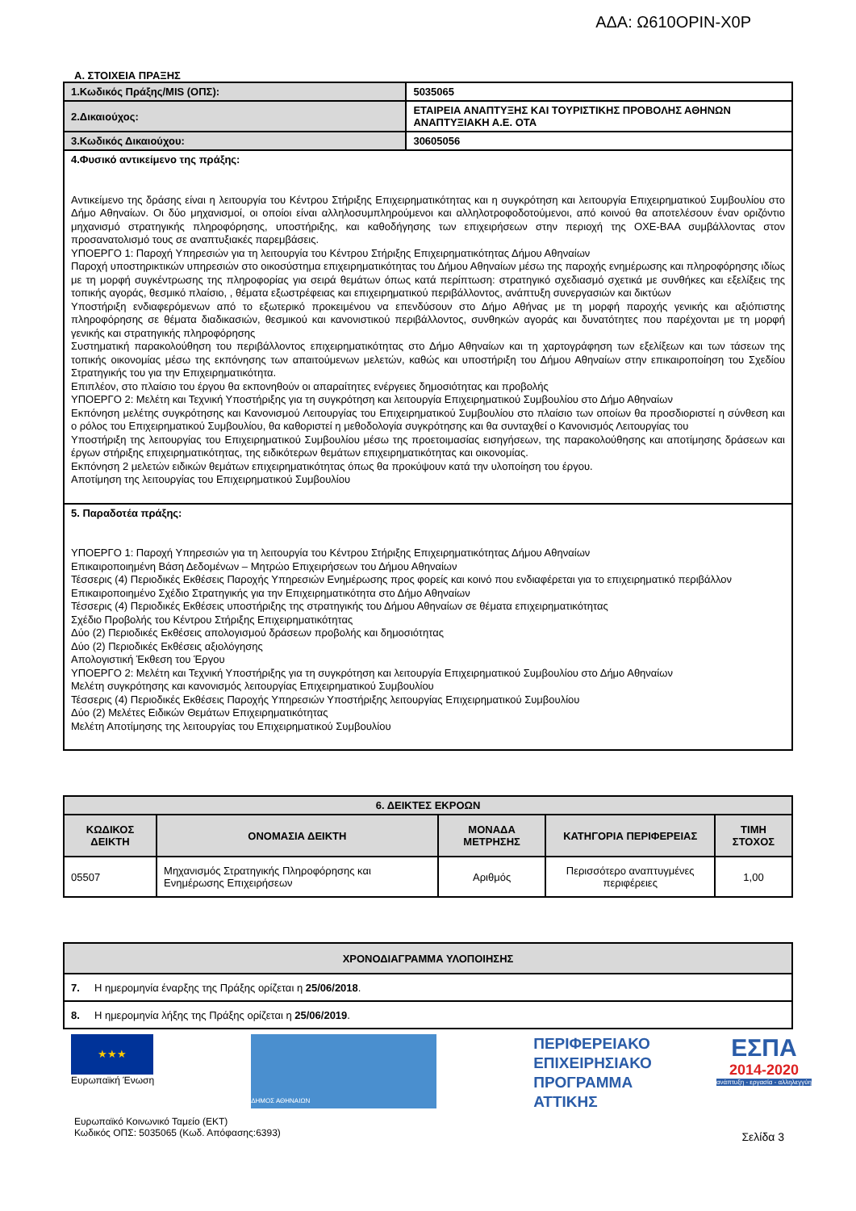ΑΔΑ: Ω610ΟΡΙΝ-Χ0Ρ
Α. ΣΤΟΙΧΕΙΑ ΠΡΑΞΗΣ
| 1.Κωδικός Πράξης/MIS (ΟΠΣ): | 5035065 |
| 2.Δικαιούχος: | ΕΤΑΙΡΕΙΑ ΑΝΑΠΤΥΞΗΣ ΚΑΙ ΤΟΥΡΙΣΤΙΚΗΣ ΠΡΟΒΟΛΗΣ ΑΘΗΝΩΝ ΑΝΑΠΤΥΞΙΑΚΗ Α.Ε. ΟΤΑ |
| 3.Κωδικός Δικαιούχου: | 30605056 |
| 4.Φυσικό αντικείμενο της πράξης: Αντικείμενο της δράσης είναι η λειτουργία του Κέντρου Στήριξης Επιχειρηματικότητας και η συγκρότηση και λειτουργία Επιχειρηματικού Συμβουλίου στο Δήμο Αθηναίων. Οι δύο μηχανισμοί, οι οποίοι είναι αλληλοσυμπληρούμενοι και αλληλοτροφοδοτούμενοι, από κοινού θα αποτελέσουν έναν οριζόντιο μηχανισμό στρατηγικής πληροφόρησης, υποστήριξης, και καθοδήγησης των επιχειρήσεων στην περιοχή της ΟΧΕ-ΒΑΑ συμβάλλοντας στον προσανατολισμό τους σε αναπτυξιακές παρεμβάσεις. ΥΠΟΕΡΓΟ 1: Παροχή Υπηρεσιών για τη λειτουργία του Κέντρου Στήριξης Επιχειρηματικότητας Δήμου Αθηναίων Παροχή υποστηρικτικών υπηρεσιών στο οικοσύστημα επιχειρηματικότητας του Δήμου Αθηναίων μέσω της παροχής ενημέρωσης και πληροφόρησης ιδίως με τη μορφή συγκέντρωσης της πληροφορίας για σειρά θεμάτων όπως κατά περίπτωση: στρατηγικό σχεδιασμό σχετικά με συνθήκες και εξελίξεις της τοπικής αγοράς, θεσμικό πλαίσιο, , θέματα εξωστρέφειας και επιχειρηματικού περιβάλλοντος, ανάπτυξη συνεργασιών και δικτύων Υποστήριξη ενδιαφερόμενων από το εξωτερικό προκειμένου να επενδύσουν στο Δήμο Αθήνας με τη μορφή παροχής γενικής και αξιόπιστης πληροφόρησης σε θέματα διαδικασιών, θεσμικού και κανονιστικού περιβάλλοντος, συνθηκών αγοράς και δυνατότητες που παρέχονται με τη μορφή γενικής και στρατηγικής πληροφόρησης Συστηματική παρακολούθηση του περιβάλλοντος επιχειρηματικότητας στο Δήμο Αθηναίων και τη χαρτογράφηση των εξελίξεων και των τάσεων της τοπικής οικονομίας μέσω της εκπόνησης των απαιτούμενων μελετών, καθώς και υποστήριξη του Δήμου Αθηναίων στην επικαιροποίηση του Σχεδίου Στρατηγικής του για την Επιχειρηματικότητα. Επιπλέον, στο πλαίσιο του έργου θα εκπονηθούν οι απαραίτητες ενέργειες δημοσιότητας και προβολής ΥΠΟΕΡΓΟ 2: Μελέτη και Τεχνική Υποστήριξης για τη συγκρότηση και λειτουργία Επιχειρηματικού Συμβουλίου στο Δήμο Αθηναίων Εκπόνηση μελέτης συγκρότησης και Κανονισμού Λειτουργίας του Επιχειρηματικού Συμβουλίου στο πλαίσιο των οποίων θα προσδιοριστεί η σύνθεση και ο ρόλος του Επιχειρηματικού Συμβουλίου, θα καθοριστεί η μεθοδολογία συγκρότησης και θα συνταχθεί ο Κανονισμός Λειτουργίας του Υποστήριξη της λειτουργίας του Επιχειρηματικού Συμβουλίου μέσω της προετοιμασίας εισηγήσεων, της παρακολούθησης και αποτίμησης δράσεων και έργων στήριξης επιχειρηματικότητας, της ειδικότερων θεμάτων επιχειρηματικότητας και οικονομίας. Εκπόνηση 2 μελετών ειδικών θεμάτων επιχειρηματικότητας όπως θα προκύψουν κατά την υλοποίηση του έργου. Αποτίμηση της λειτουργίας του Επιχειρηματικού Συμβουλίου | |
| 5. Παραδοτέα πράξης: ΥΠΟΕΡΓΟ 1: Παροχή Υπηρεσιών για τη λειτουργία του Κέντρου Στήριξης Επιχειρηματικότητας Δήμου Αθηναίων Επικαιροποιημένη Βάση Δεδομένων – Μητρώο Επιχειρήσεων του Δήμου Αθηναίων Τέσσερις (4) Περιοδικές Εκθέσεις Παροχής Υπηρεσιών Ενημέρωσης προς φορείς και κοινό που ενδιαφέρεται για το επιχειρηματικό περιβάλλον Επικαιροποιημένο Σχέδιο Στρατηγικής για την Επιχειρηματικότητα στο Δήμο Αθηναίων Τέσσερις (4) Περιοδικές Εκθέσεις υποστήριξης της στρατηγικής του Δήμου Αθηναίων σε θέματα επιχειρηματικότητας Σχέδιο Προβολής του Κέντρου Στήριξης Επιχειρηματικότητας Δύο (2) Περιοδικές Εκθέσεις απολογισμού δράσεων προβολής και δημοσιότητας Δύο (2) Περιοδικές Εκθέσεις αξιολόγησης Απολογιστική Έκθεση του Έργου ΥΠΟΕΡΓΟ 2: Μελέτη και Τεχνική Υποστήριξης για τη συγκρότηση και λειτουργία Επιχειρηματικού Συμβουλίου στο Δήμο Αθηναίων Μελέτη συγκρότησης και κανονισμός λειτουργίας Επιχειρηματικού Συμβουλίου Τέσσερις (4) Περιοδικές Εκθέσεις Παροχής Υπηρεσιών Υποστήριξης λειτουργίας Επιχειρηματικού Συμβουλίου Δύο (2) Μελέτες Ειδικών Θεμάτων Επιχειρηματικότητας Μελέτη Αποτίμησης της λειτουργίας του Επιχειρηματικού Συμβουλίου | |
| 6. ΔΕΙΚΤΕΣ ΕΚΡΟΩΝ | | | | |
| --- | --- | --- | --- | --- |
| ΚΩΔΙΚΟΣ ΔΕΙΚΤΗ | ΟΝΟΜΑΣΙΑ ΔΕΙΚΤΗ | ΜΟΝΑΔΑ ΜΕΤΡΗΣΗΣ | ΚΑΤΗΓΟΡΙΑ ΠΕΡΙΦΕΡΕΙΑΣ | ΤΙΜΗ ΣΤΟΧΟΣ |
| 05507 | Μηχανισμός Στρατηγικής Πληροφόρησης και Ενημέρωσης Επιχειρήσεων | Αριθμός | Περισσότερο αναπτυγμένες περιφέρειες | 1,00 |
| ΧΡΟΝΟΔΙΑΓΡΑΜΜΑ ΥΛΟΠΟΙΗΣΗΣ |
| --- |
| 7. Η ημερομηνία έναρξης της Πράξης ορίζεται η 25/06/2018 . |
| 8. Η ημερομηνία λήξης της Πράξης ορίζεται η 25/06/2019 . |
★★★
Ευρωπαϊκή Ένωση
ΔΗΜΟΣ ΑΘΗΝΑΙΩΝ
ΠΕΡΙΦΕΡΕΙΑΚΟ
ΕΠΙΧΕΙΡΗΣΙΑΚΟ
ΠΡΟΓΡΑΜΜΑ
ΑΤΤΙΚΗΣ
ΕΣΠΑ
2014-2020
ανάπτυξη - εργασία - αλληλεγγύη
Ευρωπαϊκό Κοινωνικό Ταμείο (ΕΚΤ)
Κωδικός ΟΠΣ: 5035065 (Κωδ. Απόφασης:6393)
Σελίδα 3